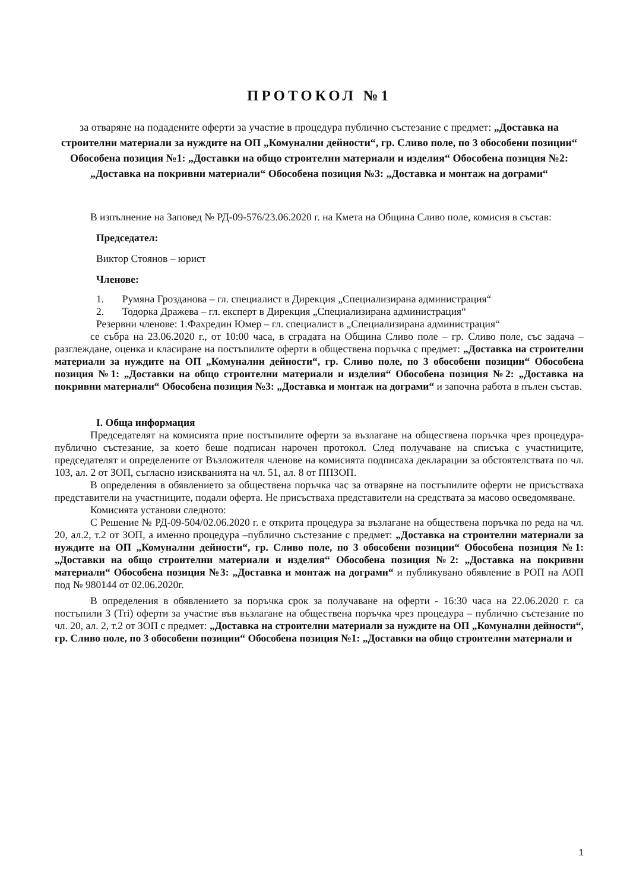ПРОТОКОЛ №1
за отваряне на подадените оферти за участие в процедура публично състезание с предмет: „Доставка на строителни материали за нуждите на ОП „Комунални дейности“, гр. Сливо поле, по 3 обособени позиции“ Обособена позиция №1: „Доставки на общо строителни материали и изделия“ Обособена позиция №2: „Доставка на покривни материали“ Обособена позиция №3: „Доставка и монтаж на дограми“
В изпълнение на Заповед № РД-09-576/23.06.2020 г. на Кмета на Община Сливо поле, комисия в състав:
Председател:
Виктор Стоянов – юрист
Членове:
1. Румяна Грозданова – гл. специалист в Дирекция „Специализирана администрация“
2. Тодорка Дражева – гл. експерт в Дирекция „Специализирана администрация“
Резервни членове: 1.Фахредин Юмер – гл. специалист в „Специализирана администрация“
се събра на 23.06.2020 г., от 10:00 часа, в сградата на Община Сливо поле – гр. Сливо поле, със задача – разглеждане, оценка и класиране на постъпилите оферти в обществена поръчка с предмет: „Доставка на строителни материали за нуждите на ОП „Комунални дейности“, гр. Сливо поле, по 3 обособени позиции“ Обособена позиция №1: „Доставки на общо строителни материали и изделия“ Обособена позиция №2: „Доставка на покривни материали“ Обособена позиция №3: „Доставка и монтаж на дограми“ и започна работа в пълен състав.
I. Обща информация
Председателят на комисията прие постъпилите оферти за възлагане на обществена поръчка чрез процедура- публично състезание, за което беше подписан нарочен протокол. След получаване на списъка с участниците, председателят и определените от Възложителя членове на комисията подписаха декларации за обстоятелствата по чл. 103, ал. 2 от ЗОП, съгласно изискванията на чл. 51, ал. 8 от ППЗОП.
В определения в обявлението за обществена поръчка час за отваряне на постъпилите оферти не присъстваха представители на участниците, подали оферта. Не присъстваха представители на средствата за масово осведомяване.
Комисията установи следното:
С Решение № РД-09-504/02.06.2020 г. е открита процедура за възлагане на обществена поръчка по реда на чл. 20, ал.2, т.2 от ЗОП, а именно процедура –публично състезание с предмет: „Доставка на строителни материали за нуждите на ОП „Комунални дейности“, гр. Сливо поле, по 3 обособени позиции“ Обособена позиция №1: „Доставки на общо строителни материали и изделия“ Обособена позиция №2: „Доставка на покривни материали“ Обособена позиция №3: „Доставка и монтаж на дограми“ и публикувано обявление в РОП на АОП под № 980144 от 02.06.2020г.
В определения в обявлението за поръчка срок за получаване на оферти - 16:30 часа на 22.06.2020 г. са постъпили 3 (Tri) оферти за участие във възлагане на обществена поръчка чрез процедура – публично състезание по чл. 20, ал. 2, т.2 от ЗОП с предмет: „Доставка на строителни материали за нуждите на ОП „Комунални дейности“, гр. Сливо поле, по 3 обособени позиции“ Обособена позиция №1: „Доставки на общо строителни материали и
1